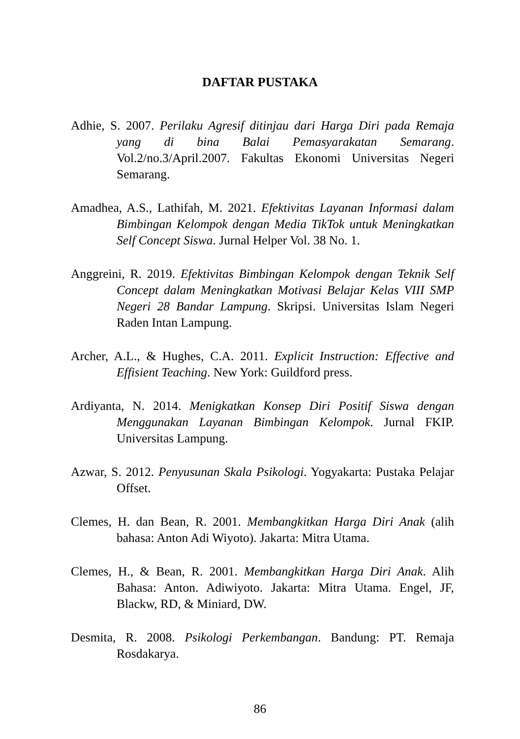DAFTAR PUSTAKA
Adhie, S. 2007. Perilaku Agresif ditinjau dari Harga Diri pada Remaja yang di bina Balai Pemasyarakatan Semarang. Vol.2/no.3/April.2007. Fakultas Ekonomi Universitas Negeri Semarang.
Amadhea, A.S., Lathifah, M. 2021. Efektivitas Layanan Informasi dalam Bimbingan Kelompok dengan Media TikTok untuk Meningkatkan Self Concept Siswa. Jurnal Helper Vol. 38 No. 1.
Anggreini, R. 2019. Efektivitas Bimbingan Kelompok dengan Teknik Self Concept dalam Meningkatkan Motivasi Belajar Kelas VIII SMP Negeri 28 Bandar Lampung. Skripsi. Universitas Islam Negeri Raden Intan Lampung.
Archer, A.L., & Hughes, C.A. 2011. Explicit Instruction: Effective and Effisient Teaching. New York: Guildford press.
Ardiyanta, N. 2014. Menigkatkan Konsep Diri Positif Siswa dengan Menggunakan Layanan Bimbingan Kelompok. Jurnal FKIP. Universitas Lampung.
Azwar, S. 2012. Penyusunan Skala Psikologi. Yogyakarta: Pustaka Pelajar Offset.
Clemes, H. dan Bean, R. 2001. Membangkitkan Harga Diri Anak (alih bahasa: Anton Adi Wiyoto). Jakarta: Mitra Utama.
Clemes, H., & Bean, R. 2001. Membangkitkan Harga Diri Anak. Alih Bahasa: Anton. Adiwiyoto. Jakarta: Mitra Utama. Engel, JF, Blackw, RD, & Miniard, DW.
Desmita, R. 2008. Psikologi Perkembangan. Bandung: PT. Remaja Rosdakarya.
86